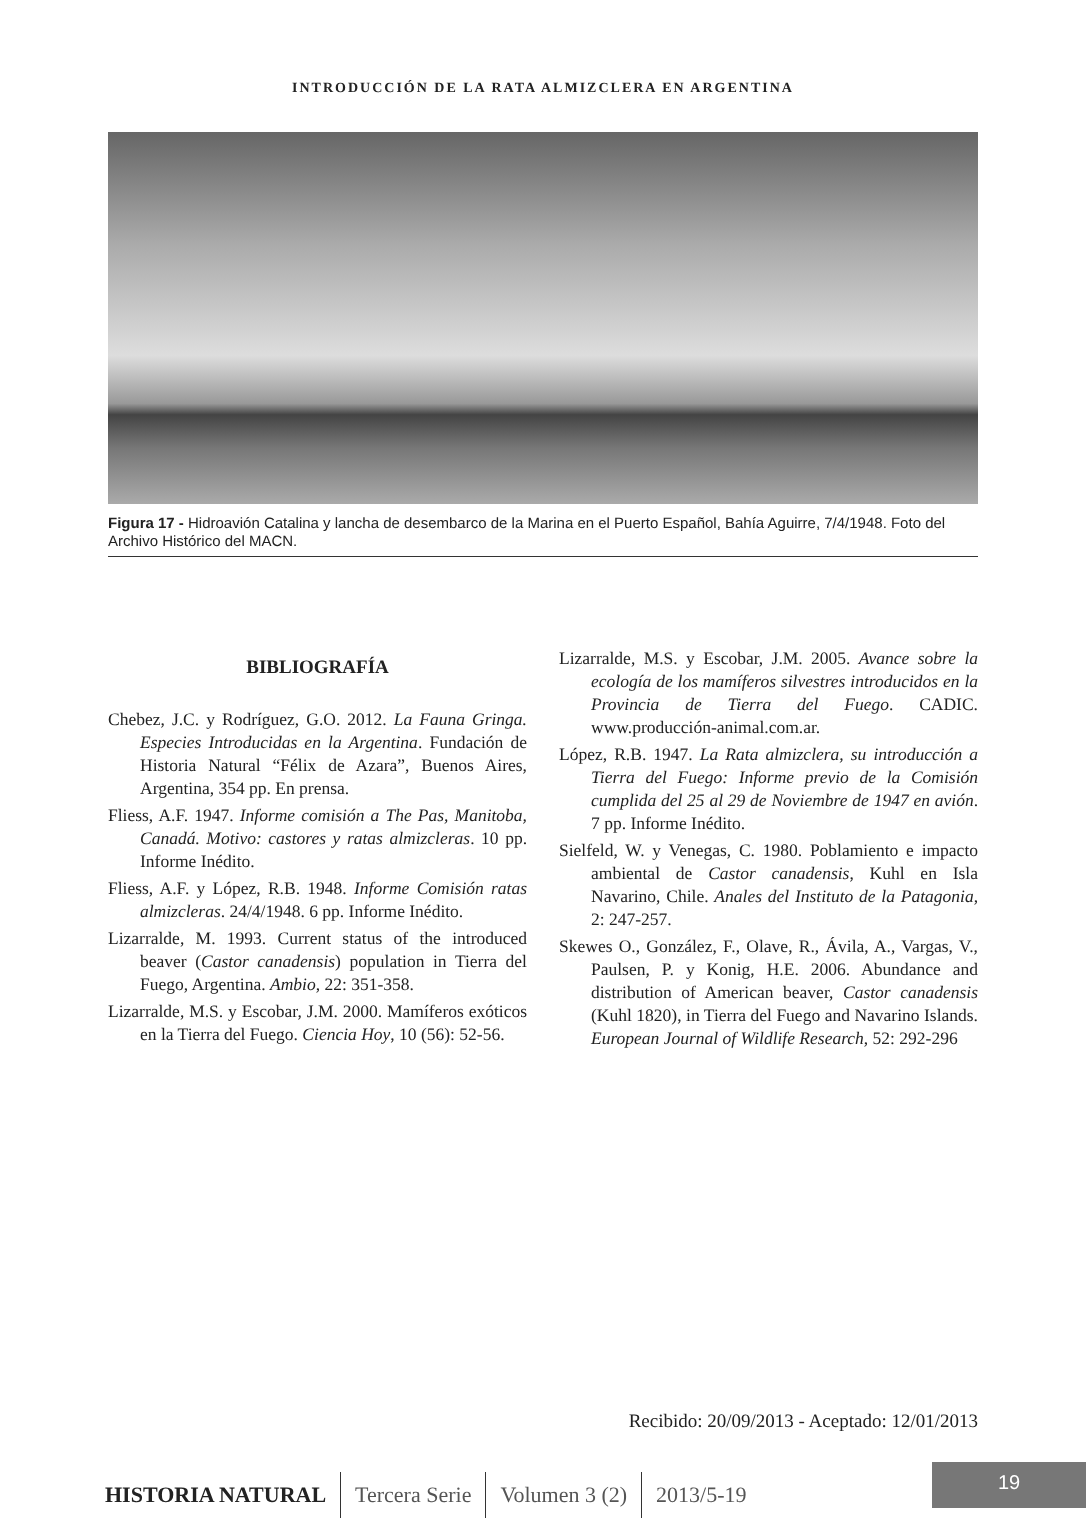INTRODUCCIÓN DE LA RATA ALMIZCLERA EN ARGENTINA
Figura 17 - Hidroavión Catalina y lancha de desembarco de la Marina en el Puerto Español, Bahía Aguirre, 7/4/1948. Foto del Archivo Histórico del MACN.
BIBLIOGRAFÍA
Chebez, J.C. y Rodríguez, G.O. 2012. La Fauna Gringa. Especies Introducidas en la Argentina. Fundación de Historia Natural “Félix de Azara”, Buenos Aires, Argentina, 354 pp. En prensa.
Fliess, A.F. 1947. Informe comisión a The Pas, Manitoba, Canadá. Motivo: castores y ratas almizcleras. 10 pp. Informe Inédito.
Fliess, A.F. y López, R.B. 1948. Informe Comisión ratas almizcleras. 24/4/1948. 6 pp. Informe Inédito.
Lizarralde, M. 1993. Current status of the introduced beaver (Castor canadensis) population in Tierra del Fuego, Argentina. Ambio, 22: 351-358.
Lizarralde, M.S. y Escobar, J.M. 2000. Mamíferos exóticos en la Tierra del Fuego. Ciencia Hoy, 10 (56): 52-56.
Lizarralde, M.S. y Escobar, J.M. 2005. Avance sobre la ecología de los mamíferos silvestres introducidos en la Provincia de Tierra del Fuego. CADIC. www.producción-animal.com.ar.
López, R.B. 1947. La Rata almizclera, su introducción a Tierra del Fuego: Informe previo de la Comisión cumplida del 25 al 29 de Noviembre de 1947 en avión. 7 pp. Informe Inédito.
Sielfeld, W. y Venegas, C. 1980. Poblamiento e impacto ambiental de Castor canadensis, Kuhl en Isla Navarino, Chile. Anales del Instituto de la Patagonia, 2: 247-257.
Skewes O., González, F., Olave, R., Ávila, A., Vargas, V., Paulsen, P. y Konig, H.E. 2006. Abundance and distribution of American beaver, Castor canadensis (Kuhl 1820), in Tierra del Fuego and Navarino Islands. European Journal of Wildlife Research, 52: 292-296
Recibido: 20/09/2013 - Aceptado: 12/01/2013
HISTORIA NATURAL Tercera Serie Volumen 3 (2) 2013/5-19
19